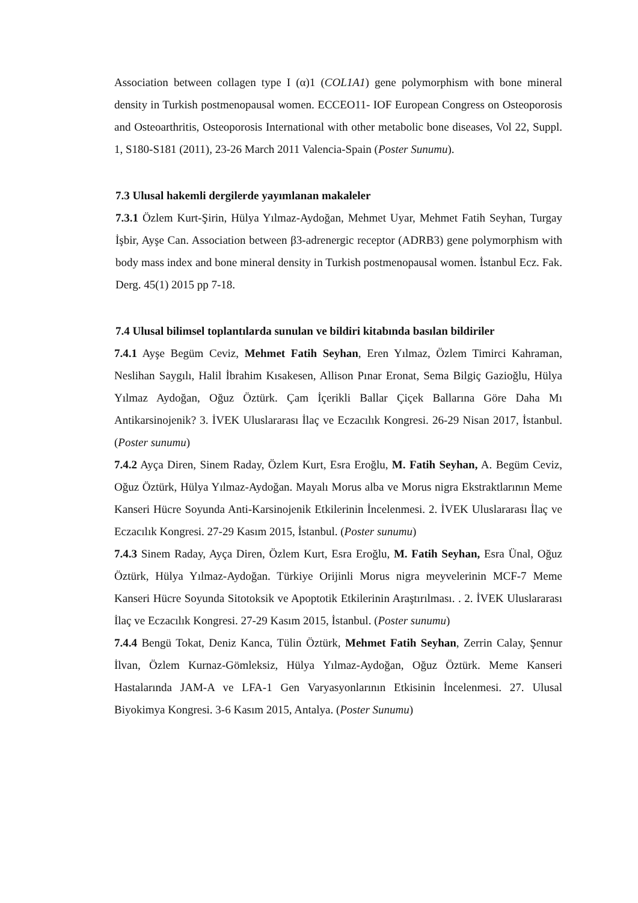Association between collagen type I (α)1 (COL1A1) gene polymorphism with bone mineral density in Turkish postmenopausal women. ECCEO11- IOF European Congress on Osteoporosis and Osteoarthritis, Osteoporosis International with other metabolic bone diseases, Vol 22, Suppl. 1, S180-S181 (2011), 23-26 March 2011 Valencia-Spain (Poster Sunumu).
7.3 Ulusal hakemli dergilerde yayımlanan makaleler
7.3.1 Özlem Kurt-Şirin, Hülya Yılmaz-Aydoğan, Mehmet Uyar, Mehmet Fatih Seyhan, Turgay İşbir, Ayşe Can. Association between β3-adrenergic receptor (ADRB3) gene polymorphism with body mass index and bone mineral density in Turkish postmenopausal women. İstanbul Ecz. Fak. Derg. 45(1) 2015 pp 7-18.
7.4 Ulusal bilimsel toplantılarda sunulan ve bildiri kitabında basılan bildiriler
7.4.1 Ayşe Begüm Ceviz, Mehmet Fatih Seyhan, Eren Yılmaz, Özlem Timirci Kahraman, Neslihan Saygılı, Halil İbrahim Kısakesen, Allison Pınar Eronat, Sema Bilgiç Gazioğlu, Hülya Yılmaz Aydoğan, Oğuz Öztürk. Çam İçerikli Ballar Çiçek Ballarına Göre Daha Mı Antikarsinojenik? 3. İVEK Uluslararası İlaç ve Eczacılık Kongresi. 26-29 Nisan 2017, İstanbul. (Poster sunumu)
7.4.2 Ayça Diren, Sinem Raday, Özlem Kurt, Esra Eroğlu, M. Fatih Seyhan, A. Begüm Ceviz, Oğuz Öztürk, Hülya Yılmaz-Aydoğan. Mayalı Morus alba ve Morus nigra Ekstraktlarının Meme Kanseri Hücre Soyunda Anti-Karsinojenik Etkilerinin İncelenmesi. 2. İVEK Uluslararası İlaç ve Eczacılık Kongresi. 27-29 Kasım 2015, İstanbul. (Poster sunumu)
7.4.3 Sinem Raday, Ayça Diren, Özlem Kurt, Esra Eroğlu, M. Fatih Seyhan, Esra Ünal, Oğuz Öztürk, Hülya Yılmaz-Aydoğan. Türkiye Orijinli Morus nigra meyvelerinin MCF-7 Meme Kanseri Hücre Soyunda Sitotoksik ve Apoptotik Etkilerinin Araştırılması. . 2. İVEK Uluslararası İlaç ve Eczacılık Kongresi. 27-29 Kasım 2015, İstanbul. (Poster sunumu)
7.4.4 Bengü Tokat, Deniz Kanca, Tülin Öztürk, Mehmet Fatih Seyhan, Zerrin Calay, Şennur İlvan, Özlem Kurnaz-Gömleksiz, Hülya Yılmaz-Aydoğan, Oğuz Öztürk. Meme Kanseri Hastalarında JAM-A ve LFA-1 Gen Varyasyonlarının Etkisinin İncelenmesi. 27. Ulusal Biyokimya Kongresi. 3-6 Kasım 2015, Antalya. (Poster Sunumu)